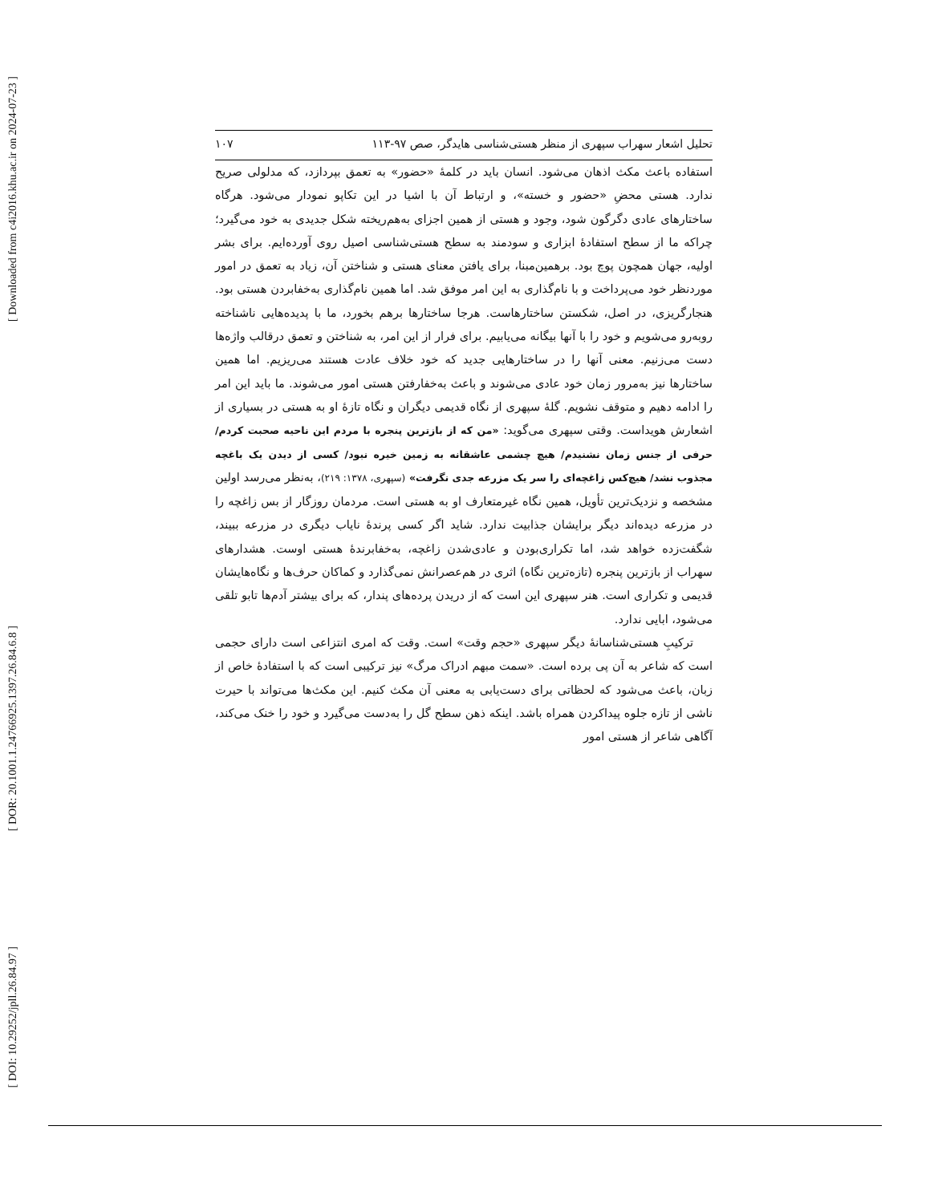[ Downloaded from c4i2016.khu.ac.ir on 2024-07-23 ]
[ DOR: 20.1001.1.24766925.1397.26.84.6.8 ]
[ DOI: 10.29252/jpll.26.84.97 ]
تحلیل اشعار سهراب سپهری از منظر هستی‌شناسی هایدگر، صص ۹۷-۱۱۳ ۱۰۷
استفاده باعث مکث اذهان می‌شود. انسان باید در کلمهٔ «حضور» به تعمق بپردازد، که مدلولی صریح ندارد. هستی محضِ «حضور و خسته»، و ارتباط آن با اشیا در این تکاپو نمودار می‌شود. هرگاه ساختارهای عادی دگرگون شود، وجود و هستی از همین اجزای به‌هم‌ریخته شکل جدیدی به خود می‌گیرد؛ چراکه ما از سطح استفادهٔ ابزاری و سودمند به سطح هستی‌شناسی اصیل روی آورده‌ایم. برای بشر اولیه، جهان همچون پوچ بود. برهمین‌مبنا، برای یافتن معنای هستی و شناختن آن، زیاد به تعمق در امور موردنظر خود می‌پرداخت و با نام‌گذاری به این امر موفق شد. اما همین نام‌گذاری به‌خفابردن هستی بود. هنجارگریزی، در اصل، شکستن ساختارهاست. هرجا ساختارها برهم بخورد، ما با پدیده‌هایی ناشناخته روبه‌رو می‌شویم و خود را با آنها بیگانه می‌یابیم. برای فرار از این امر، به شناختن و تعمق درقالب واژه‌ها دست می‌زنیم. معنی آنها را در ساختارهایی جدید که خود خلاف عادت هستند می‌ریزیم. اما همین ساختارها نیز به‌مرور زمان خود عادی می‌شوند و باعث به‌خفارفتن هستی امور می‌شوند. ما باید این امر را ادامه دهیم و متوقف نشویم. گلهٔ سپهری از نگاه قدیمی دیگران و نگاه تازهٔ او به هستی در بسیاری از اشعارش هویداست. وقتی سپهری می‌گوید: «من که از بازترین پنجره با مردم این ناحیه صحبت کردم/ حرفی از جنس زمان نشنیدم/ هیچ چشمی عاشقانه به زمین خیره نبود/ کسی از دیدن یک باغچه مجذوب نشد/ هیچ‌کس زاغچه‌ای را سر یک مزرعه جدی نگرفت» (سپهری، ۱۳۷۸: ۲۱۹)، به‌نظر می‌رسد اولین مشخصه و نزدیک‌ترین تأویل، همین نگاه غیرمتعارف او به هستی است. مردمان روزگار از بس زاغچه را در مزرعه دیده‌اند دیگر برایشان جذابیت ندارد. شاید اگر کسی پرندهٔ نایاب دیگری در مزرعه ببیند، شگفت‌زده خواهد شد، اما تکراری‌بودن و عادی‌شدن زاغچه، به‌خفابرندهٔ هستی اوست. هشدارهای سهراب از بازترین پنجره (تازه‌ترین نگاه) اثری در هم‌عصرانش نمی‌گذارد و کماکان حرف‌ها و نگاه‌هایشان قدیمی و تکراری است. هنر سپهری این است که از دریدن پرده‌های پندار، که برای بیشتر آدم‌ها تابو تلقی می‌شود، ابایی ندارد.
ترکیبِ هستی‌شناسانهٔ دیگر سپهری «حجم وقت» است. وقت که امری انتزاعی است دارای حجمی است که شاعر به آن پی برده است. «سمت مبهم ادراک مرگ» نیز ترکیبی است که با استفادهٔ خاص از زبان، باعث می‌شود که لحظاتی برای دست‌یابی به معنی آن مکث کنیم. این مکث‌ها می‌تواند با حیرت ناشی از تازه جلوه پیداکردن همراه باشد. اینکه ذهن سطح گل را به‌دست می‌گیرد و خود را خنک می‌کند، آگاهی شاعر از هستی امور